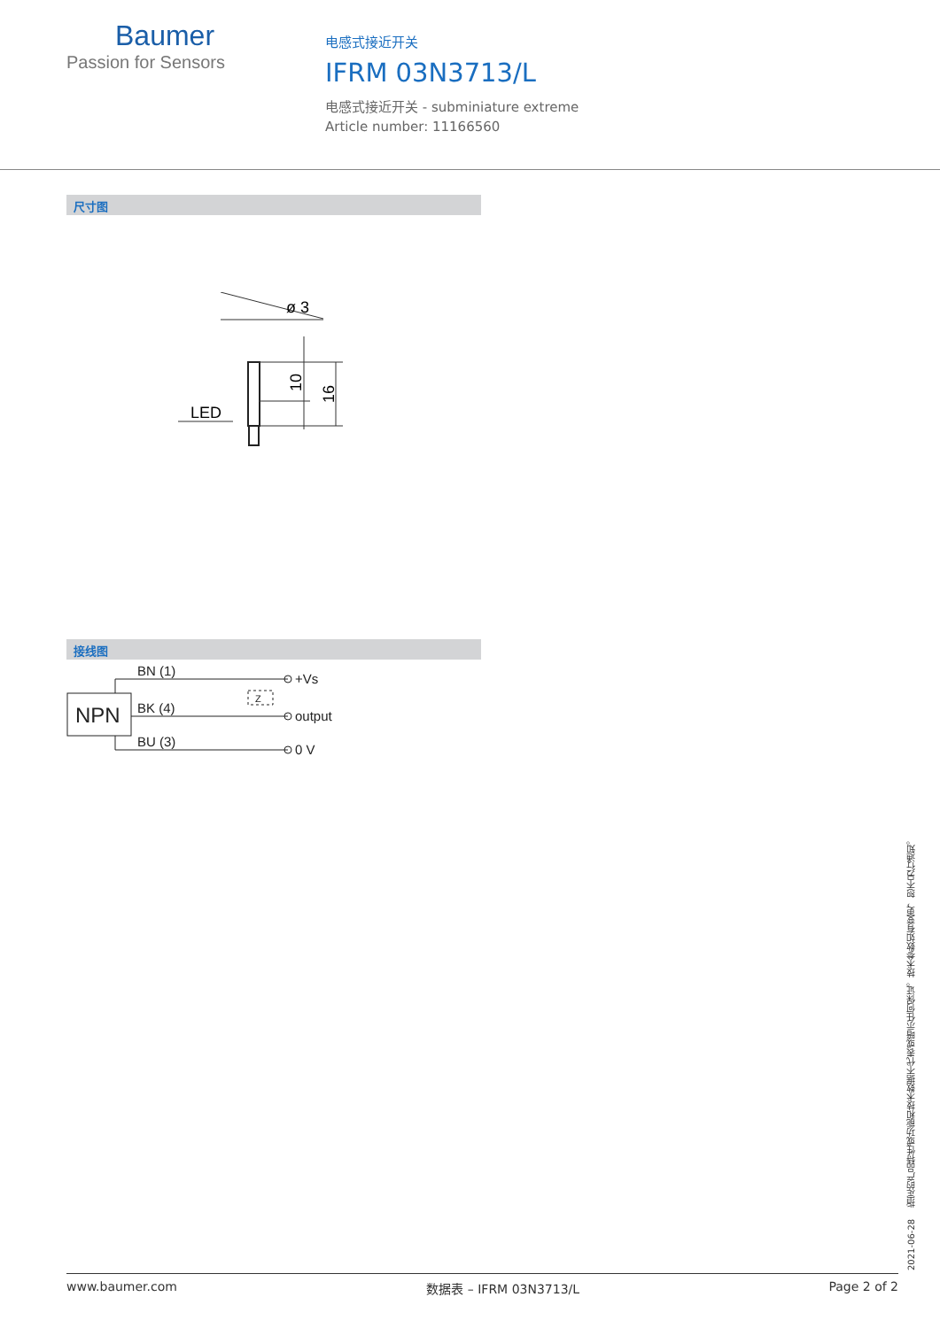Baumer
Passion for Sensors
电感式接近开关
IFRM 03N3713/L
电感式接近开关 - subminiature extreme
Article number: 11166560
尺寸图
ø 3
LED
10
16
接线图
NPN
BN (1)
BK (4)
BU (3)
+Vs
output
0 V
Z
2021-06-28 指定的产品特性或功能和技术数据不代表或暗示任何保证。技术参数如有变更，恕不另行通知。
www.baumer.com 数据表 – IFRM 03N3713/L Page 2 of 2